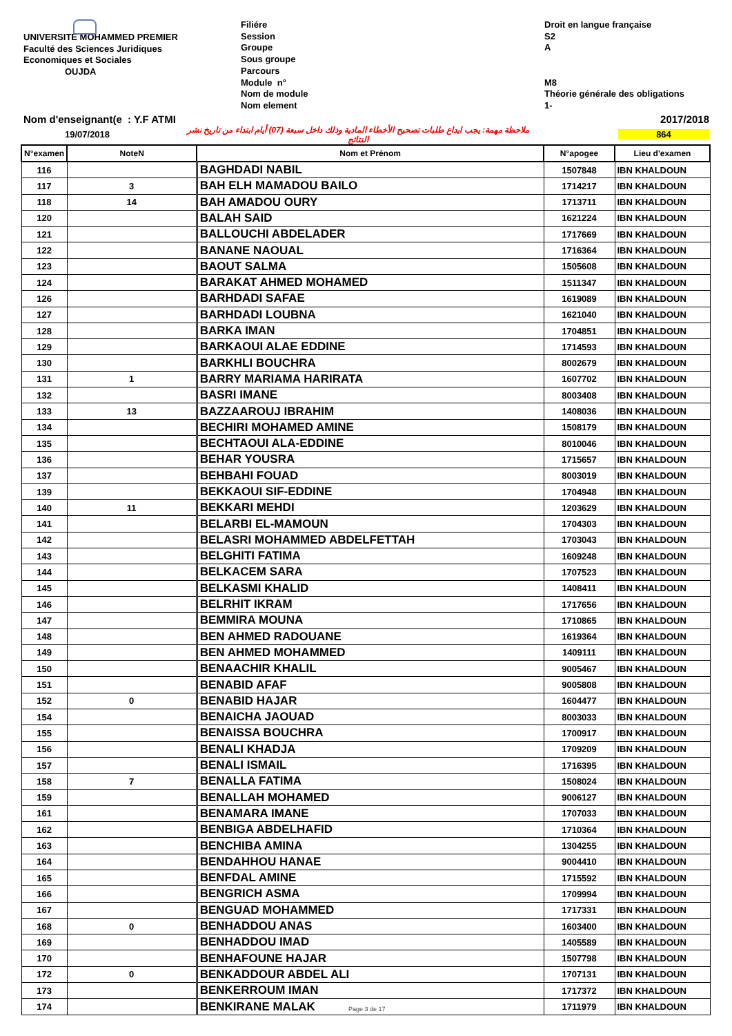UNIVERSITE MOHAMMED PREMIER
Faculté des Sciences Juridiques
Economiques et Sociales
OUJDA
Filiére
Session
Groupe
Sous groupe
Parcours
Module n°
Nom de module
Nom element
Droit en langue française
S2
A
M8
Théorie générale des obligations
1-
Nom d'enseignant(e : Y.F ATMI 2017/2018
19/07/2018 ملاحظة مهمة: يجب ايداع طلبات تصحيح الأخطاء المادية وذلك داخل سبعة (07) أيام ابتداء من تاريخ نشر النتائج 864
| N°examen | NoteN | Nom et Prénom | N°apogee | Lieu d'examen |
| --- | --- | --- | --- | --- |
| 116 | | BAGHDADI NABIL | 1507848 | IBN KHALDOUN |
| 117 | 3 | BAH ELH MAMADOU BAILO | 1714217 | IBN KHALDOUN |
| 118 | 14 | BAH AMADOU OURY | 1713711 | IBN KHALDOUN |
| 120 | | BALAH SAID | 1621224 | IBN KHALDOUN |
| 121 | | BALLOUCHI ABDELADER | 1717669 | IBN KHALDOUN |
| 122 | | BANANE NAOUAL | 1716364 | IBN KHALDOUN |
| 123 | | BAOUT SALMA | 1505608 | IBN KHALDOUN |
| 124 | | BARAKAT AHMED MOHAMED | 1511347 | IBN KHALDOUN |
| 126 | | BARHDADI SAFAE | 1619089 | IBN KHALDOUN |
| 127 | | BARHDADI LOUBNA | 1621040 | IBN KHALDOUN |
| 128 | | BARKA IMAN | 1704851 | IBN KHALDOUN |
| 129 | | BARKAOUI ALAE EDDINE | 1714593 | IBN KHALDOUN |
| 130 | | BARKHLI BOUCHRA | 8002679 | IBN KHALDOUN |
| 131 | 1 | BARRY MARIAMA HARIRATA | 1607702 | IBN KHALDOUN |
| 132 | | BASRI IMANE | 8003408 | IBN KHALDOUN |
| 133 | 13 | BAZZAAROUJ IBRAHIM | 1408036 | IBN KHALDOUN |
| 134 | | BECHIRI MOHAMED AMINE | 1508179 | IBN KHALDOUN |
| 135 | | BECHTAOUI ALA-EDDINE | 8010046 | IBN KHALDOUN |
| 136 | | BEHAR YOUSRA | 1715657 | IBN KHALDOUN |
| 137 | | BEHBAHI FOUAD | 8003019 | IBN KHALDOUN |
| 139 | | BEKKAOUI SIF-EDDINE | 1704948 | IBN KHALDOUN |
| 140 | 11 | BEKKARI MEHDI | 1203629 | IBN KHALDOUN |
| 141 | | BELARBI EL-MAMOUN | 1704303 | IBN KHALDOUN |
| 142 | | BELASRI MOHAMMED ABDELFETTAH | 1703043 | IBN KHALDOUN |
| 143 | | BELGHITI FATIMA | 1609248 | IBN KHALDOUN |
| 144 | | BELKACEM SARA | 1707523 | IBN KHALDOUN |
| 145 | | BELKASMI KHALID | 1408411 | IBN KHALDOUN |
| 146 | | BELRHIT IKRAM | 1717656 | IBN KHALDOUN |
| 147 | | BEMMIRA MOUNA | 1710865 | IBN KHALDOUN |
| 148 | | BEN AHMED RADOUANE | 1619364 | IBN KHALDOUN |
| 149 | | BEN AHMED MOHAMMED | 1409111 | IBN KHALDOUN |
| 150 | | BENAACHIR KHALIL | 9005467 | IBN KHALDOUN |
| 151 | | BENABID AFAF | 9005808 | IBN KHALDOUN |
| 152 | 0 | BENABID HAJAR | 1604477 | IBN KHALDOUN |
| 154 | | BENAICHA JAOUAD | 8003033 | IBN KHALDOUN |
| 155 | | BENAISSA BOUCHRA | 1700917 | IBN KHALDOUN |
| 156 | | BENALI KHADJA | 1709209 | IBN KHALDOUN |
| 157 | | BENALI ISMAIL | 1716395 | IBN KHALDOUN |
| 158 | 7 | BENALLA FATIMA | 1508024 | IBN KHALDOUN |
| 159 | | BENALLAH MOHAMED | 9006127 | IBN KHALDOUN |
| 161 | | BENAMARA IMANE | 1707033 | IBN KHALDOUN |
| 162 | | BENBIGA ABDELHAFID | 1710364 | IBN KHALDOUN |
| 163 | | BENCHIBA AMINA | 1304255 | IBN KHALDOUN |
| 164 | | BENDAHHOU HANAE | 9004410 | IBN KHALDOUN |
| 165 | | BENFDAL AMINE | 1715592 | IBN KHALDOUN |
| 166 | | BENGRICH ASMA | 1709994 | IBN KHALDOUN |
| 167 | | BENGUAD MOHAMMED | 1717331 | IBN KHALDOUN |
| 168 | 0 | BENHADDOU ANAS | 1603400 | IBN KHALDOUN |
| 169 | | BENHADDOU IMAD | 1405589 | IBN KHALDOUN |
| 170 | | BENHAFOUNE HAJAR | 1507798 | IBN KHALDOUN |
| 172 | 0 | BENKADDOUR ABDEL ALI | 1707131 | IBN KHALDOUN |
| 173 | | BENKERROUM IMAN | 1717372 | IBN KHALDOUN |
| 174 | | BENKIRANE MALAK | 1711979 | IBN KHALDOUN |
Page 3 de 17